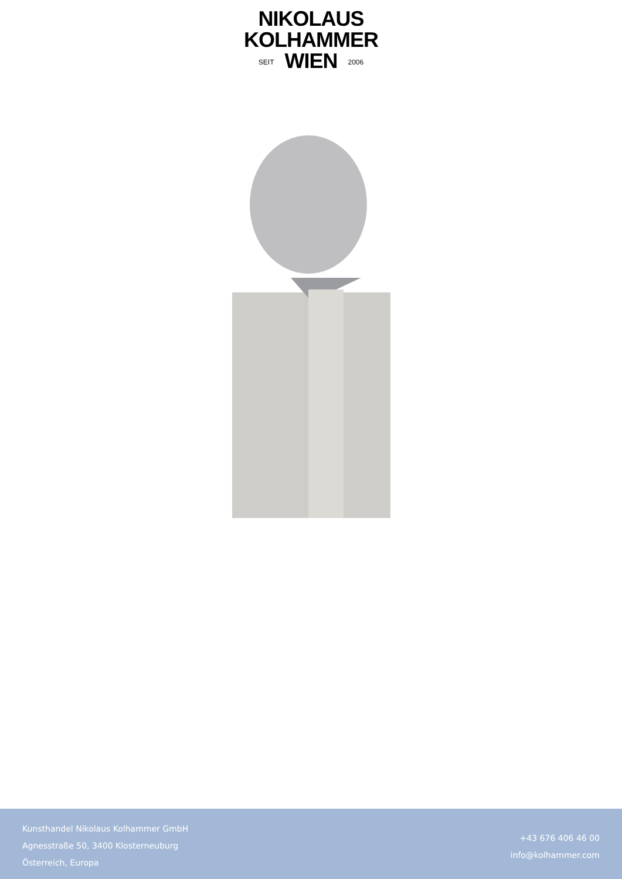NIKOLAUS
KOLHAMMER
SEIT WIEN 2006
Kunsthandel Nikolaus Kolhammer GmbH
Agnesstraße 50, 3400 Klosterneuburg
Österreich, Europa
+43 676 406 46 00
info@kolhammer.com